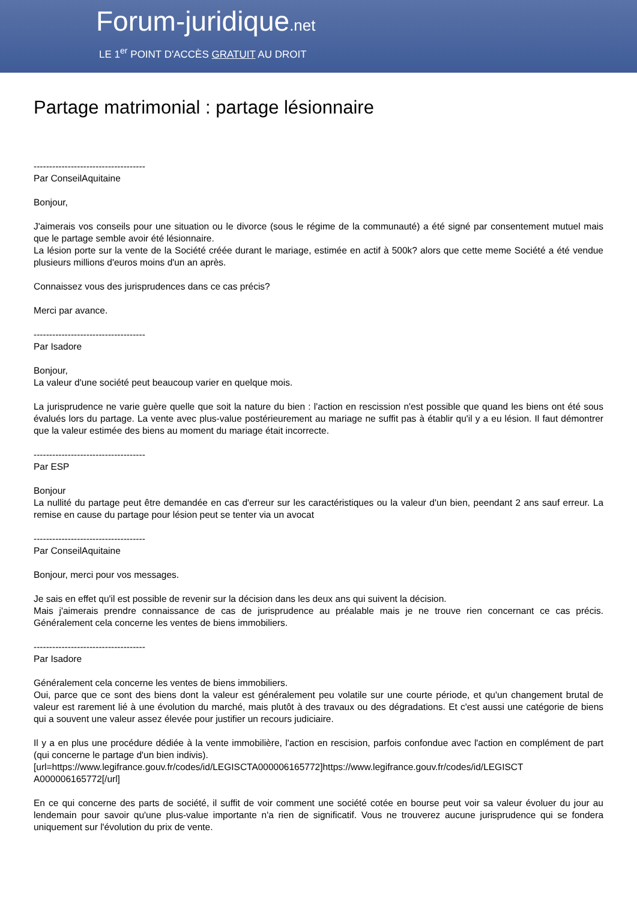Forum-juridique.net
LE 1<sup>er</sup> POINT D'ACCÈS GRATUIT AU DROIT
Partage matrimonial : partage lésionnaire
------------------------------------
Par ConseilAquitaine
Bonjour,
J'aimerais vos conseils pour une situation ou le divorce (sous le régime de la communauté) a été signé par consentement mutuel mais que le partage semble avoir été lésionnaire.
La lésion porte sur la vente de la Société créée durant le mariage, estimée en actif à 500k? alors que cette meme Société a été vendue plusieurs millions d'euros moins d'un an après.
Connaissez vous des jurisprudences dans ce cas précis?
Merci par avance.
------------------------------------
Par Isadore
Bonjour,
La valeur d'une société peut beaucoup varier en quelque mois.
La jurisprudence ne varie guère quelle que soit la nature du bien : l'action en rescission n'est possible que quand les biens ont été sous évalués lors du partage. La vente avec plus-value postérieurement au mariage ne suffit pas à établir qu'il y a eu lésion. Il faut démontrer que la valeur estimée des biens au moment du mariage était incorrecte.
------------------------------------
Par ESP
Bonjour
La nullité du partage peut être demandée en cas d'erreur sur les caractéristiques ou la valeur d'un bien, peendant 2 ans sauf erreur. La remise en cause du partage pour lésion peut se tenter via un avocat
------------------------------------
Par ConseilAquitaine
Bonjour, merci pour vos messages.
Je sais en effet qu'il est possible de revenir sur la décision dans les deux ans qui suivent la décision.
Mais j'aimerais prendre connaissance de cas de jurisprudence au préalable mais je ne trouve rien concernant ce cas précis. Généralement cela concerne les ventes de biens immobiliers.
------------------------------------
Par Isadore
Généralement cela concerne les ventes de biens immobiliers.
Oui, parce que ce sont des biens dont la valeur est généralement peu volatile sur une courte période, et qu'un changement brutal de valeur est rarement lié à une évolution du marché, mais plutôt à des travaux ou des dégradations. Et c'est aussi une catégorie de biens qui a souvent une valeur assez élevée pour justifier un recours judiciaire.
Il y a en plus une procédure dédiée à la vente immobilière, l'action en rescision, parfois confondue avec l'action en complément de part (qui concerne le partage d'un bien indivis).
[url=https://www.legifrance.gouv.fr/codes/id/LEGISCTA000006165772]https://www.legifrance.gouv.fr/codes/id/LEGISCT A000006165772[/url]
En ce qui concerne des parts de société, il suffit de voir comment une société cotée en bourse peut voir sa valeur évoluer du jour au lendemain pour savoir qu'une plus-value importante n'a rien de significatif. Vous ne trouverez aucune jurisprudence qui se fondera uniquement sur l'évolution du prix de vente.